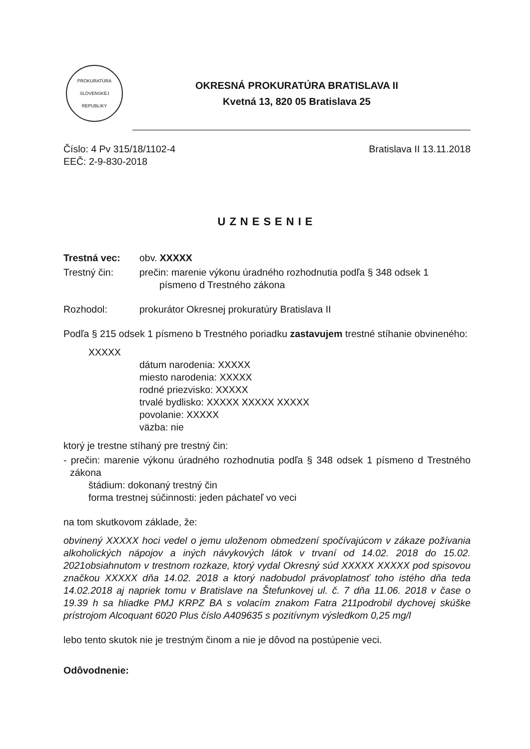PROKURATÚRA
SLOVENSKEJ
REPUBLIKY
OKRESNÁ PROKURATÚRA BRATISLAVA II
Kvetná 13, 820 05 Bratislava 25
Číslo: 4 Pv 315/18/1102-4
EEČ: 2-9-830-2018
Bratislava II 13.11.2018
UZNESENIE
Trestná vec: obv. XXXXX
Trestný čin: prečin: marenie výkonu úradného rozhodnutia podľa § 348 odsek 1
písmeno d Trestného zákona
Rozhodol: prokurátor Okresnej prokuratúry Bratislava II
Podľa § 215 odsek 1 písmeno b Trestného poriadku zastavujem trestné stíhanie obvineného:
XXXXX
dátum narodenia: XXXXX
miesto narodenia: XXXXX
rodné priezvisko: XXXXX
trvalé bydlisko: XXXXX XXXXX XXXXX
povolanie: XXXXX
väzba: nie
ktorý je trestne stíhaný pre trestný čin:
- prečin: marenie výkonu úradného rozhodnutia podľa § 348 odsek 1 písmeno d Trestného zákona
štádium: dokonaný trestný čin
forma trestnej súčinnosti: jeden páchateľ vo veci
na tom skutkovom základe, že:
obvinený XXXXX hoci vedel o jemu uloženom obmedzení spočívajúcom v zákaze požívania alkoholických nápojov a iných návykových látok v trvaní od 14.02. 2018 do 15.02. 2021obsiahnutom v trestnom rozkaze, ktorý vydal Okresný súd XXXXX XXXXX pod spisovou značkou XXXXX dňa 14.02. 2018 a ktorý nadobudol právoplatnosť toho istého dňa teda 14.02.2018 aj napriek tomu v Bratislave na Štefunkovej ul. č. 7 dňa 11.06. 2018 v čase o 19.39 h sa hliadke PMJ KRPZ BA s volacím znakom Fatra 211podrobil dychovej skúške prístrojom Alcoquant 6020 Plus číslo A409635 s pozitívnym výsledkom 0,25 mg/l
lebo tento skutok nie je trestným činom a nie je dôvod na postúpenie veci.
Odôvodnenie: